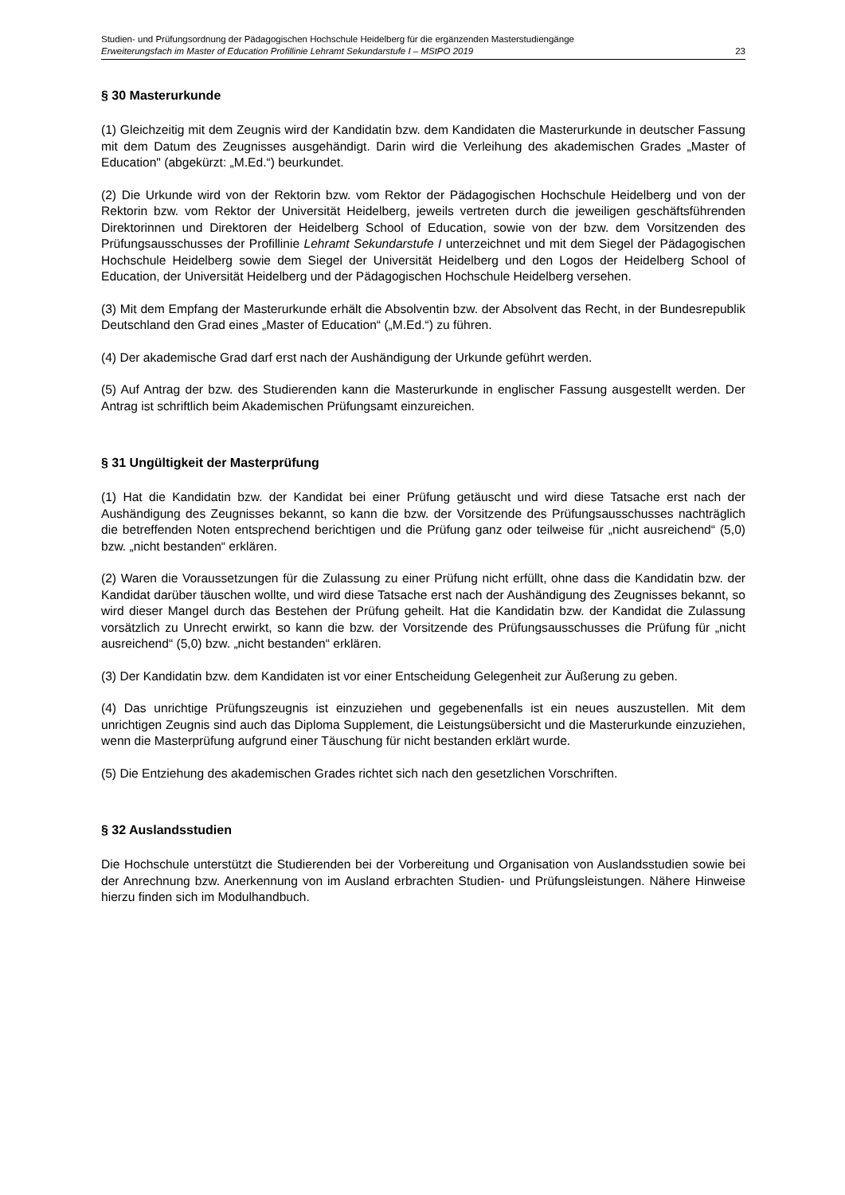Studien- und Prüfungsordnung der Pädagogischen Hochschule Heidelberg für die ergänzenden Masterstudiengänge
Erweiterungsfach im Master of Education Profillinie Lehramt Sekundarstufe I – MStPO 2019 23
§ 30 Masterurkunde
(1) Gleichzeitig mit dem Zeugnis wird der Kandidatin bzw. dem Kandidaten die Masterurkunde in deutscher Fassung mit dem Datum des Zeugnisses ausgehändigt. Darin wird die Verleihung des akademischen Grades „Master of Education" (abgekürzt: „M.Ed.“) beurkundet.
(2) Die Urkunde wird von der Rektorin bzw. vom Rektor der Pädagogischen Hochschule Heidelberg und von der Rektorin bzw. vom Rektor der Universität Heidelberg, jeweils vertreten durch die jeweiligen geschäftsführenden Direktorinnen und Direktoren der Heidelberg School of Education, sowie von der bzw. dem Vorsitzenden des Prüfungsausschusses der Profillinie Lehramt Sekundarstufe I unterzeichnet und mit dem Siegel der Pädagogischen Hochschule Heidelberg sowie dem Siegel der Universität Heidelberg und den Logos der Heidelberg School of Education, der Universität Heidelberg und der Pädagogischen Hochschule Heidelberg versehen.
(3) Mit dem Empfang der Masterurkunde erhält die Absolventin bzw. der Absolvent das Recht, in der Bundesrepublik Deutschland den Grad eines „Master of Education“ („M.Ed.“) zu führen.
(4) Der akademische Grad darf erst nach der Aushändigung der Urkunde geführt werden.
(5) Auf Antrag der bzw. des Studierenden kann die Masterurkunde in englischer Fassung ausgestellt werden. Der Antrag ist schriftlich beim Akademischen Prüfungsamt einzureichen.
§ 31 Ungültigkeit der Masterprüfung
(1) Hat die Kandidatin bzw. der Kandidat bei einer Prüfung getäuscht und wird diese Tatsache erst nach der Aushändigung des Zeugnisses bekannt, so kann die bzw. der Vorsitzende des Prüfungsausschusses nachträglich die betreffenden Noten entsprechend berichtigen und die Prüfung ganz oder teilweise für „nicht ausreichend“ (5,0) bzw. „nicht bestanden“ erklären.
(2) Waren die Voraussetzungen für die Zulassung zu einer Prüfung nicht erfüllt, ohne dass die Kandidatin bzw. der Kandidat darüber täuschen wollte, und wird diese Tatsache erst nach der Aushändigung des Zeugnisses bekannt, so wird dieser Mangel durch das Bestehen der Prüfung geheilt. Hat die Kandidatin bzw. der Kandidat die Zulassung vorsätzlich zu Unrecht erwirkt, so kann die bzw. der Vorsitzende des Prüfungsausschusses die Prüfung für „nicht ausreichend“ (5,0) bzw. „nicht bestanden“ erklären.
(3) Der Kandidatin bzw. dem Kandidaten ist vor einer Entscheidung Gelegenheit zur Äußerung zu geben.
(4) Das unrichtige Prüfungszeugnis ist einzuziehen und gegebenenfalls ist ein neues auszustellen. Mit dem unrichtigen Zeugnis sind auch das Diploma Supplement, die Leistungsübersicht und die Masterurkunde einzuziehen, wenn die Masterprüfung aufgrund einer Täuschung für nicht bestanden erklärt wurde.
(5) Die Entziehung des akademischen Grades richtet sich nach den gesetzlichen Vorschriften.
§ 32 Auslandsstudien
Die Hochschule unterstützt die Studierenden bei der Vorbereitung und Organisation von Auslandsstudien sowie bei der Anrechnung bzw. Anerkennung von im Ausland erbrachten Studien- und Prüfungsleistungen. Nähere Hinweise hierzu finden sich im Modulhandbuch.